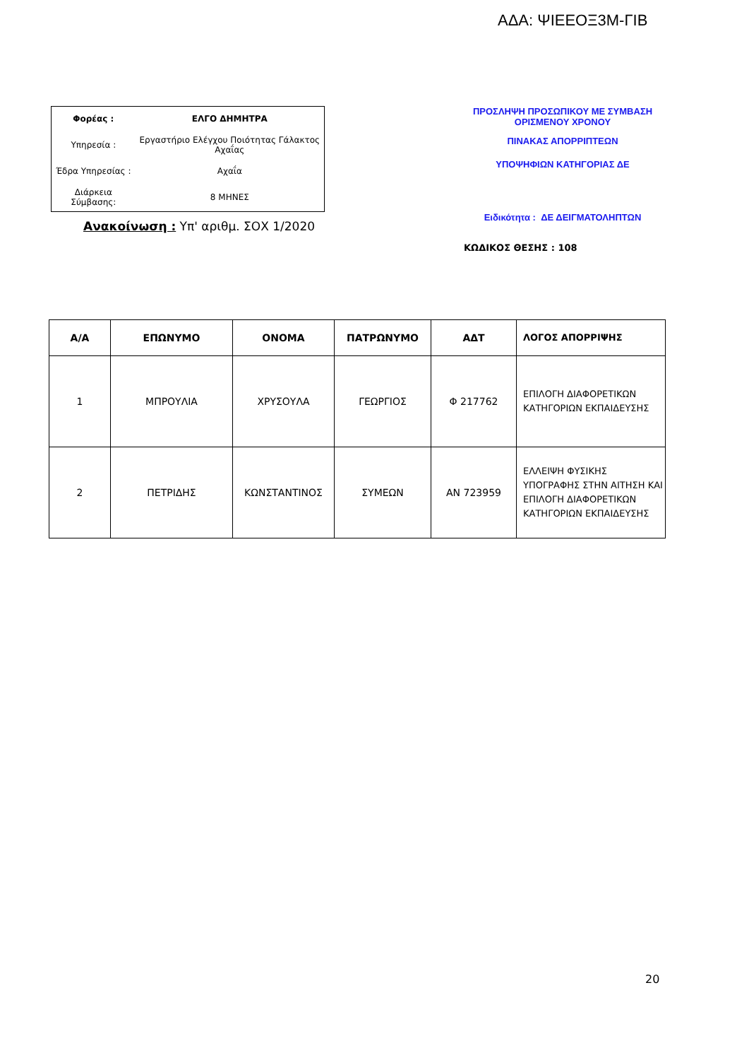ΑΔΑ: ΨΙΕΕΟΞ3Μ-ΓΙΒ
| Φορέας : | ΕΛΓΟ ΔΗΜΗΤΡΑ |
| Υπηρεσία : | Εργαστήριο Ελέγχου Ποιότητας Γάλακτος Αχαΐας |
| Έδρα Υπηρεσίας : | Αχαΐα |
| Διάρκεια Σύμβασης: | 8 ΜΗΝΕΣ |
Ανακοίνωση : Υπ' αριθμ. ΣΟΧ 1/2020
ΠΡΟΣΛΗΨΗ ΠΡΟΣΩΠΙΚΟΥ ΜΕ ΣΥΜΒΑΣΗ ΟΡΙΣΜΕΝΟΥ ΧΡΟΝΟΥ
ΠΙΝΑΚΑΣ ΑΠΟΡΡΙΠΤΕΩΝ
ΥΠΟΨΗΦΙΩΝ ΚΑΤΗΓΟΡΙΑΣ ΔΕ
Ειδικότητα : ΔΕ ΔΕΙΓΜΑΤΟΛΗΠΤΩΝ
ΚΩΔΙΚΟΣ ΘΕΣΗΣ : 108
| Α/Α | ΕΠΩΝΥΜΟ | ΟΝΟΜΑ | ΠΑΤΡΩΝΥΜΟ | ΑΔΤ | ΛΟΓΟΣ ΑΠΟΡΡΙΨΗΣ |
| --- | --- | --- | --- | --- | --- |
| 1 | ΜΠΡΟΥΛΙΑ | ΧΡΥΣΟΥΛΑ | ΓΕΩΡΓΙΟΣ | Φ 217762 | ΕΠΙΛΟΓΗ ΔΙΑΦΟΡΕΤΙΚΩΝ ΚΑΤΗΓΟΡΙΩΝ ΕΚΠΑΙΔΕΥΣΗΣ |
| 2 | ΠΕΤΡΙΔΗΣ | ΚΩΝΣΤΑΝΤΙΝΟΣ | ΣΥΜΕΩΝ | ΑΝ 723959 | ΕΛΛΕΙΨΗ ΦΥΣΙΚΗΣ ΥΠΟΓΡΑΦΗΣ ΣΤΗΝ ΑΙΤΗΣΗ ΚΑΙ ΕΠΙΛΟΓΗ ΔΙΑΦΟΡΕΤΙΚΩΝ ΚΑΤΗΓΟΡΙΩΝ ΕΚΠΑΙΔΕΥΣΗΣ |
20